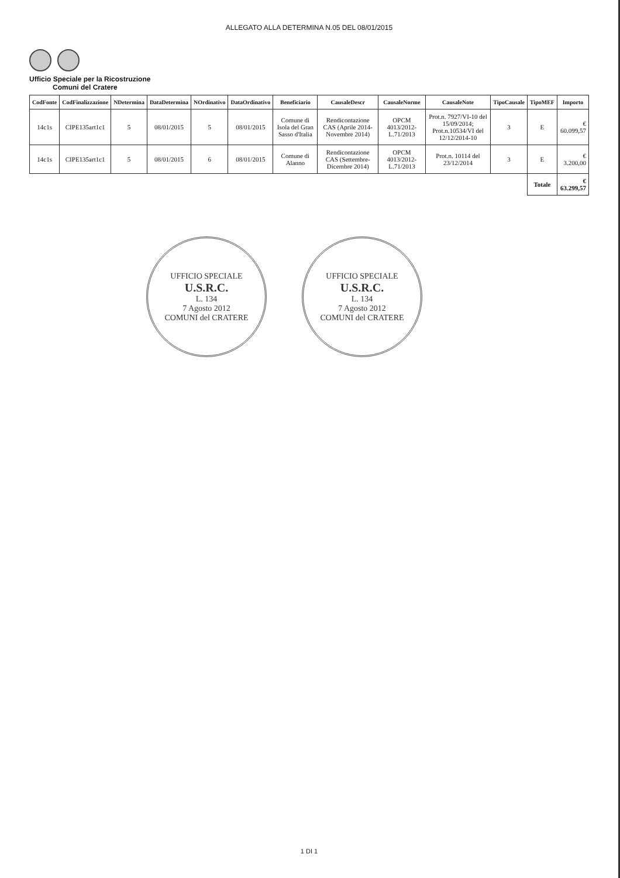ALLEGATO ALLA DETERMINA N.05 DEL 08/01/2015
Ufficio Speciale per la Ricostruzione
Comuni del Cratere
| CodFonte | CodFinalizzazione | NDetermina | DataDetermina | NOrdinativo | DataOrdinativo | Beneficiario | CausaleDescr | CausaleNorme | CausaleNote | TipoCausale | TipoMEF | Importo |
| --- | --- | --- | --- | --- | --- | --- | --- | --- | --- | --- | --- | --- |
| 14c1s | CIPE135art1c1 | 5 | 08/01/2015 | 5 | 08/01/2015 | Comune di Isola del Gran Sasso d'Italia | Rendicontazione CAS (Aprile 2014-Novembre 2014) | OPCM 4013/2012-L.71/2013 | Prot.n. 7927/VI-10 del 15/09/2014; Prot.n.10534/VI del 12/12/2014-10 | 3 | E | € 60.099,57 |
| 14c1s | CIPE135art1c1 | 5 | 08/01/2015 | 6 | 08/01/2015 | Comune di Alanno | Rendicontazione CAS (Settembre-Dicembre 2014) | OPCM 4013/2012-L.71/2013 | Prot.n. 10114 del 23/12/2014 | 3 | E | € 3.200,00 |
| | | | | | | | | | | | Totale | € 63.299,57 |
UFFICIO SPECIALE
U.S.R.C.
L. 134
7 Agosto 2012
COMUNI del CRATERE
UFFICIO SPECIALE
U.S.R.C.
L. 134
7 Agosto 2012
COMUNI del CRATERE
1 DI 1